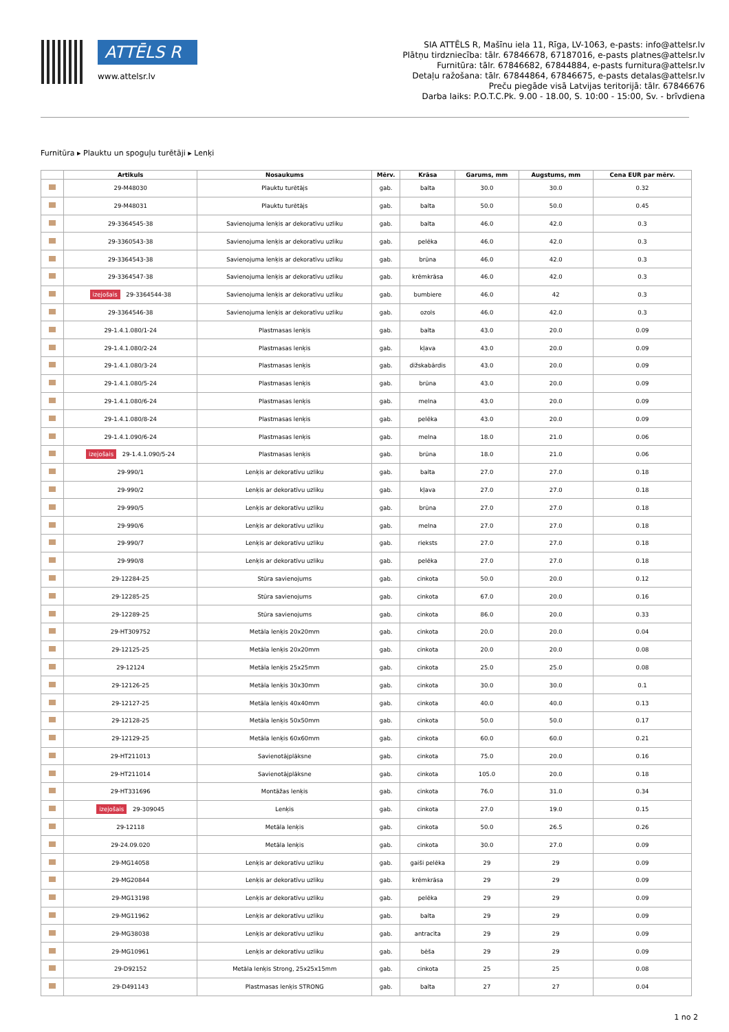ATTĒLS R
www.attelsr.lv
SIA ATTĒLS R, Mašīnu iela 11, Rīga, LV-1063, e-pasts: info@attelsr.lv
Plātņu tirdzniecība: tālr. 67846678, 67187016, e-pasts platnes@attelsr.lv
Furnitūra: tālr. 67846682, 67844884, e-pasts furnitura@attelsr.lv
Detaļu ražošana: tālr. 67844864, 67846675, e-pasts detalas@attelsr.lv
Preču piegāde visā Latvijas teritorijā: tālr. 67846676
Darba laiks: P.O.T.C.Pk. 9.00 - 18.00, S. 10:00 - 15:00, Sv. - brīvdiena
Furnitūra ▸ Plauktu un spoguļu turētāji ▸ Lenķi
| | Artikuls | Nosaukums | Mērv. | Krāsa | Garums, mm | Augstums, mm | Cena EUR par mērv. |
| --- | --- | --- | --- | --- | --- | --- | --- |
| | 29-M48030 | Plauktu turētājs | gab. | balta | 30.0 | 30.0 | 0.32 |
| | 29-M48031 | Plauktu turētājs | gab. | balta | 50.0 | 50.0 | 0.45 |
| | 29-3364545-38 | Savienojuma lenķis ar dekoratīvu uzliku | gab. | balta | 46.0 | 42.0 | 0.3 |
| | 29-3360543-38 | Savienojuma lenķis ar dekoratīvu uzliku | gab. | pelēka | 46.0 | 42.0 | 0.3 |
| | 29-3364543-38 | Savienojuma lenķis ar dekoratīvu uzliku | gab. | brūna | 46.0 | 42.0 | 0.3 |
| | 29-3364547-38 | Savienojuma lenķis ar dekoratīvu uzliku | gab. | krēmkrāsa | 46.0 | 42.0 | 0.3 |
| | izejošais 29-3364544-38 | Savienojuma lenķis ar dekoratīvu uzliku | gab. | bumbiere | 46.0 | 42 | 0.3 |
| | 29-3364546-38 | Savienojuma lenķis ar dekoratīvu uzliku | gab. | ozols | 46.0 | 42.0 | 0.3 |
| | 29-1.4.1.080/1-24 | Plastmasas lenķis | gab. | balta | 43.0 | 20.0 | 0.09 |
| | 29-1.4.1.080/2-24 | Plastmasas lenķis | gab. | kļava | 43.0 | 20.0 | 0.09 |
| | 29-1.4.1.080/3-24 | Plastmasas lenķis | gab. | dižskabārdis | 43.0 | 20.0 | 0.09 |
| | 29-1.4.1.080/5-24 | Plastmasas lenķis | gab. | brūna | 43.0 | 20.0 | 0.09 |
| | 29-1.4.1.080/6-24 | Plastmasas lenķis | gab. | melna | 43.0 | 20.0 | 0.09 |
| | 29-1.4.1.080/8-24 | Plastmasas lenķis | gab. | pelēka | 43.0 | 20.0 | 0.09 |
| | 29-1.4.1.090/6-24 | Plastmasas lenķis | gab. | melna | 18.0 | 21.0 | 0.06 |
| | izejošais 29-1.4.1.090/5-24 | Plastmasas lenķis | gab. | brūna | 18.0 | 21.0 | 0.06 |
| | 29-990/1 | Lenķis ar dekoratīvu uzliku | gab. | balta | 27.0 | 27.0 | 0.18 |
| | 29-990/2 | Lenķis ar dekoratīvu uzliku | gab. | kļava | 27.0 | 27.0 | 0.18 |
| | 29-990/5 | Lenķis ar dekoratīvu uzliku | gab. | brūna | 27.0 | 27.0 | 0.18 |
| | 29-990/6 | Lenķis ar dekoratīvu uzliku | gab. | melna | 27.0 | 27.0 | 0.18 |
| | 29-990/7 | Lenķis ar dekoratīvu uzliku | gab. | rieksts | 27.0 | 27.0 | 0.18 |
| | 29-990/8 | Lenķis ar dekoratīvu uzliku | gab. | pelēka | 27.0 | 27.0 | 0.18 |
| | 29-12284-25 | Stūra savienojums | gab. | cinkota | 50.0 | 20.0 | 0.12 |
| | 29-12285-25 | Stūra savienojums | gab. | cinkota | 67.0 | 20.0 | 0.16 |
| | 29-12289-25 | Stūra savienojums | gab. | cinkota | 86.0 | 20.0 | 0.33 |
| | 29-HT309752 | Metāla lenķis 20x20mm | gab. | cinkota | 20.0 | 20.0 | 0.04 |
| | 29-12125-25 | Metāla lenķis 20x20mm | gab. | cinkota | 20.0 | 20.0 | 0.08 |
| | 29-12124 | Metāla lenķis 25x25mm | gab. | cinkota | 25.0 | 25.0 | 0.08 |
| | 29-12126-25 | Metāla lenķis 30x30mm | gab. | cinkota | 30.0 | 30.0 | 0.1 |
| | 29-12127-25 | Metāla lenķis 40x40mm | gab. | cinkota | 40.0 | 40.0 | 0.13 |
| | 29-12128-25 | Metāla lenķis 50x50mm | gab. | cinkota | 50.0 | 50.0 | 0.17 |
| | 29-12129-25 | Metāla lenķis 60x60mm | gab. | cinkota | 60.0 | 60.0 | 0.21 |
| | 29-HT211013 | Savienotājplāksne | gab. | cinkota | 75.0 | 20.0 | 0.16 |
| | 29-HT211014 | Savienotājplāksne | gab. | cinkota | 105.0 | 20.0 | 0.18 |
| | 29-HT331696 | Montāžas lenķis | gab. | cinkota | 76.0 | 31.0 | 0.34 |
| | izejošais 29-309045 | Lenķis | gab. | cinkota | 27.0 | 19.0 | 0.15 |
| | 29-12118 | Metāla lenķis | gab. | cinkota | 50.0 | 26.5 | 0.26 |
| | 29-24.09.020 | Metāla lenķis | gab. | cinkota | 30.0 | 27.0 | 0.09 |
| | 29-MG14058 | Lenķis ar dekoratīvu uzliku | gab. | gaiši pelēka | 29 | 29 | 0.09 |
| | 29-MG20844 | Lenķis ar dekoratīvu uzliku | gab. | krēmkrāsa | 29 | 29 | 0.09 |
| | 29-MG13198 | Lenķis ar dekoratīvu uzliku | gab. | pelēka | 29 | 29 | 0.09 |
| | 29-MG11962 | Lenķis ar dekoratīvu uzliku | gab. | balta | 29 | 29 | 0.09 |
| | 29-MG38038 | Lenķis ar dekoratīvu uzliku | gab. | antracīta | 29 | 29 | 0.09 |
| | 29-MG10961 | Lenķis ar dekoratīvu uzliku | gab. | bēša | 29 | 29 | 0.09 |
| | 29-D92152 | Metāla lenķis Strong, 25x25x15mm | gab. | cinkota | 25 | 25 | 0.08 |
| | 29-D491143 | Plastmasas lenķis STRONG | gab. | balta | 27 | 27 | 0.04 |
1 no 2